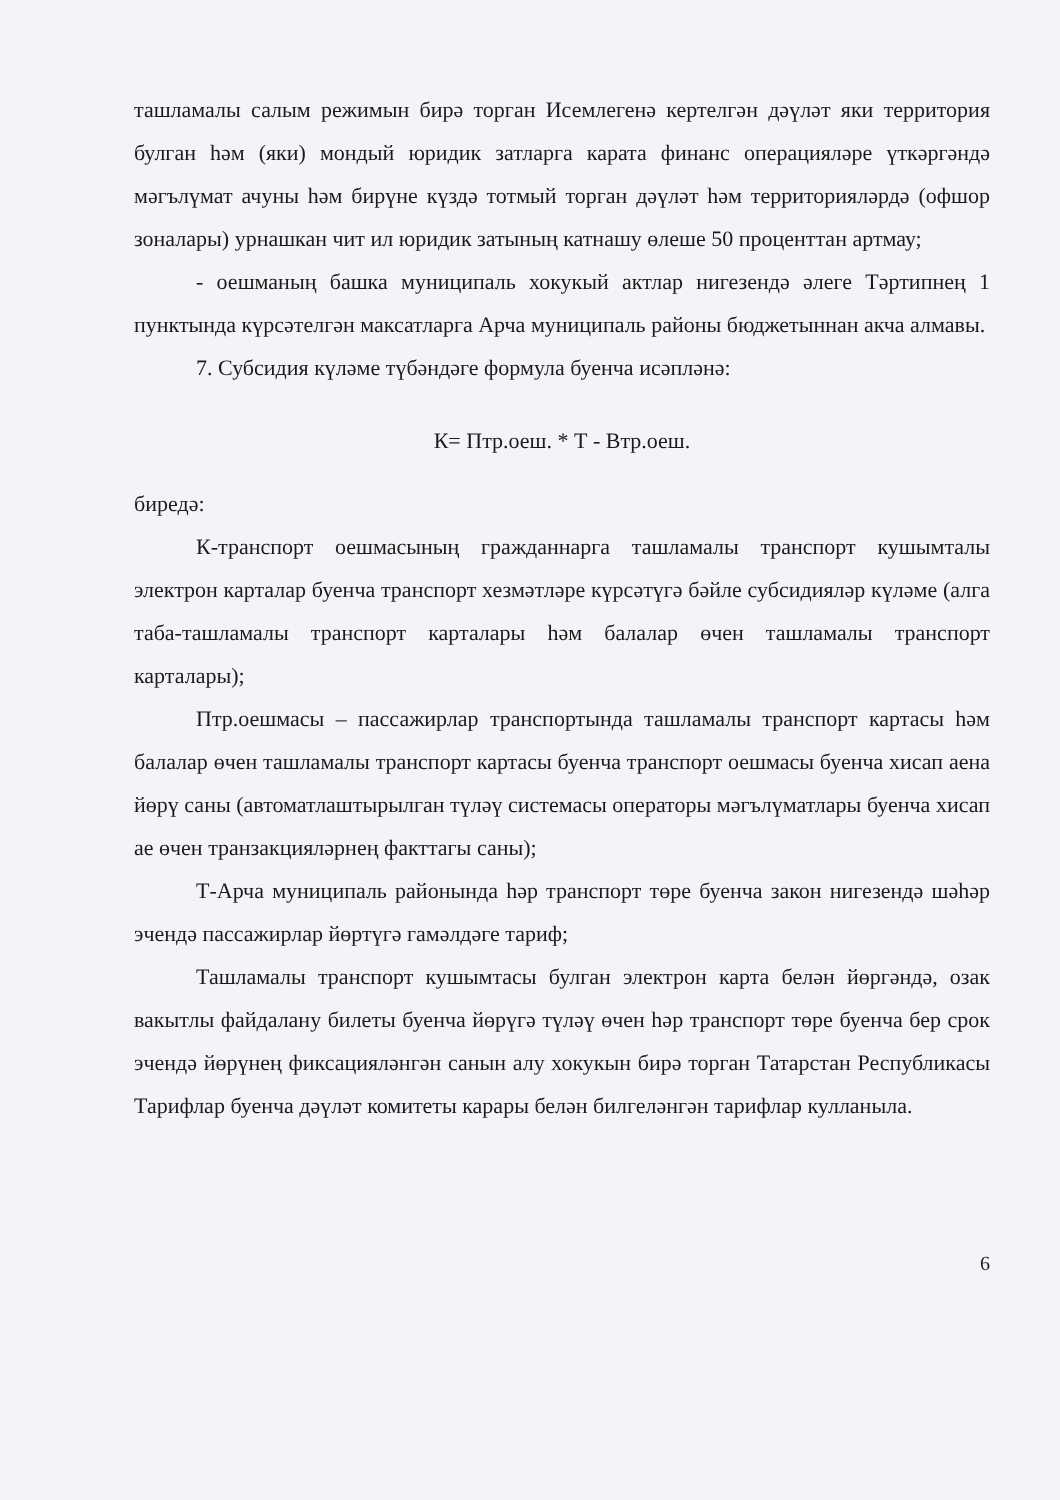ташламалы салым режимын бирә торган Исемлегенә кертелгән дәүләт яки территория булган һәм (яки) мондый юридик затларга карата финанс операцияләре үткәргәндә мәгълүмат ачуны һәм бирүне күздә тотмый торган дәүләт һәм территорияләрдә (офшор зоналары) урнашкан чит ил юридик затының катнашу өлеше 50 проценттан артмау;
- оешманың башка муниципаль хокукый актлар нигезендә әлеге Тәртипнең 1 пунктында күрсәтелгән максатларга Арча муниципаль районы бюджетыннан акча алмавы.
7. Субсидия күләме түбәндәге формула буенча исәпләнә:
К= Птр.оеш. * Т - Втр.оеш.
биредә:
К-транспорт оешмасының гражданнарга ташламалы транспорт кушымталы электрон карталар буенча транспорт хезмәтләре күрсәтүгә бәйле субсидияләр күләме (алга таба-ташламалы транспорт карталары һәм балалар өчен ташламалы транспорт карталары);
Птр.оешмасы – пассажирлар транспортында ташламалы транспорт картасы һәм балалар өчен ташламалы транспорт картасы буенча транспорт оешмасы буенча хисап аена йөрү саны (автоматлаштырылган түләү системасы операторы мәгълүматлары буенча хисап ае өчен транзакцияләрнең факттагы саны);
Т-Арча муниципаль районында һәр транспорт төре буенча закон нигезендә шәһәр эчендә пассажирлар йөртүгә гамәлдәге тариф;
Ташламалы транспорт кушымтасы булган электрон карта белән йөргәндә, озак вакытлы файдалану билеты буенча йөрүгә түләү өчен һәр транспорт төре буенча бер срок эчендә йөрүнең фиксацияләнгән санын алу хокукын бирә торган Татарстан Республикасы Тарифлар буенча дәүләт комитеты карары белән билгеләнгән тарифлар кулланыла.
6